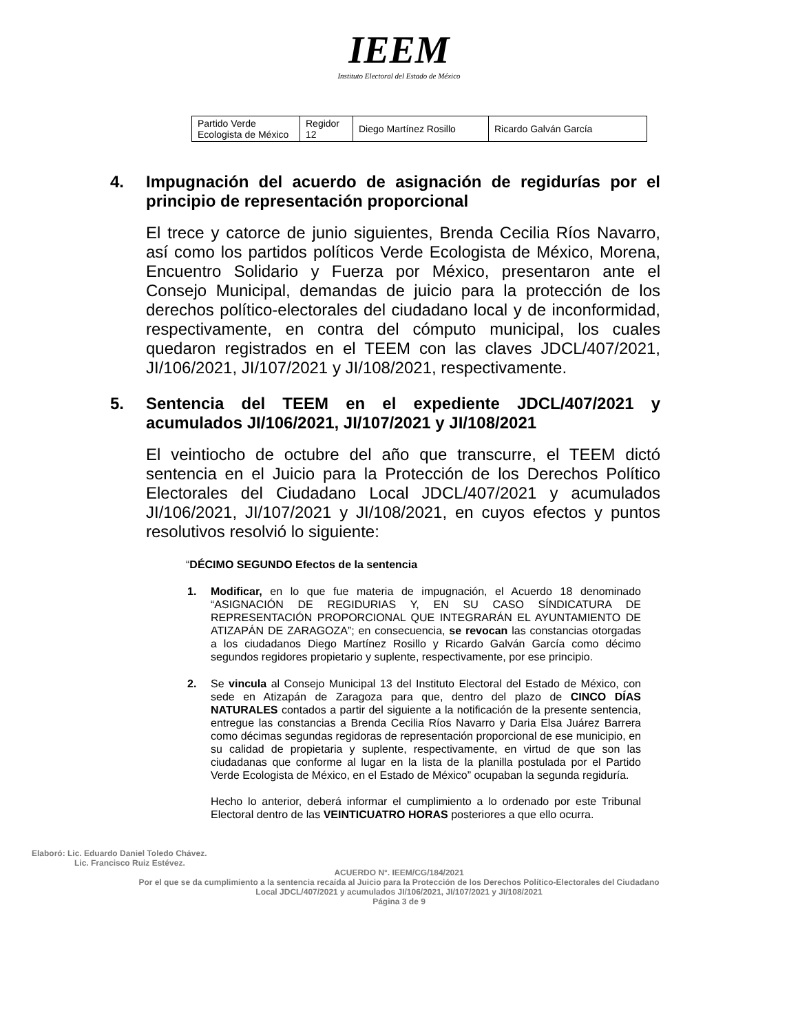IEEM
Instituto Electoral del Estado de México
| Partido Verde Ecologista de México | Regidor 12 | Diego Martínez Rosillo | Ricardo Galván García |
4. Impugnación del acuerdo de asignación de regidurías por el principio de representación proporcional
El trece y catorce de junio siguientes, Brenda Cecilia Ríos Navarro, así como los partidos políticos Verde Ecologista de México, Morena, Encuentro Solidario y Fuerza por México, presentaron ante el Consejo Municipal, demandas de juicio para la protección de los derechos político-electorales del ciudadano local y de inconformidad, respectivamente, en contra del cómputo municipal, los cuales quedaron registrados en el TEEM con las claves JDCL/407/2021, JI/106/2021, JI/107/2021 y JI/108/2021, respectivamente.
5. Sentencia del TEEM en el expediente JDCL/407/2021 y acumulados JI/106/2021, JI/107/2021 y JI/108/2021
El veintiocho de octubre del año que transcurre, el TEEM dictó sentencia en el Juicio para la Protección de los Derechos Político Electorales del Ciudadano Local JDCL/407/2021 y acumulados JI/106/2021, JI/107/2021 y JI/108/2021, en cuyos efectos y puntos resolutivos resolvió lo siguiente:
“DÉCIMO SEGUNDO Efectos de la sentencia
1. Modificar, en lo que fue materia de impugnación, el Acuerdo 18 denominado “ASIGNACIÓN DE REGIDURIAS Y, EN SU CASO SÍNDICATURA DE REPRESENTACIÓN PROPORCIONAL QUE INTEGRARÁN EL AYUNTAMIENTO DE ATIZAPÁN DE ZARAGOZA”; en consecuencia, se revocan las constancias otorgadas a los ciudadanos Diego Martínez Rosillo y Ricardo Galván García como décimo segundos regidores propietario y suplente, respectivamente, por ese principio.
2. Se vincula al Consejo Municipal 13 del Instituto Electoral del Estado de México, con sede en Atizapán de Zaragoza para que, dentro del plazo de CINCO DÍAS NATURALES contados a partir del siguiente a la notificación de la presente sentencia, entregue las constancias a Brenda Cecilia Ríos Navarro y Daria Elsa Juárez Barrera como décimas segundas regidoras de representación proporcional de ese municipio, en su calidad de propietaria y suplente, respectivamente, en virtud de que son las ciudadanas que conforme al lugar en la lista de la planilla postulada por el Partido Verde Ecologista de México, en el Estado de México” ocupaban la segunda regiduría.
Hecho lo anterior, deberá informar el cumplimiento a lo ordenado por este Tribunal Electoral dentro de las VEINTICUATRO HORAS posteriores a que ello ocurra.
Elaboró: Lic. Eduardo Daniel Toledo Chávez.
Lic. Francisco Ruiz Estévez.
ACUERDO N°. IEEM/CG/184/2021
Por el que se da cumplimiento a la sentencia recaída al Juicio para la Protección de los Derechos Político-Electorales del Ciudadano Local JDCL/407/2021 y acumulados JI/106/2021, JI/107/2021 y JI/108/2021
Página 3 de 9